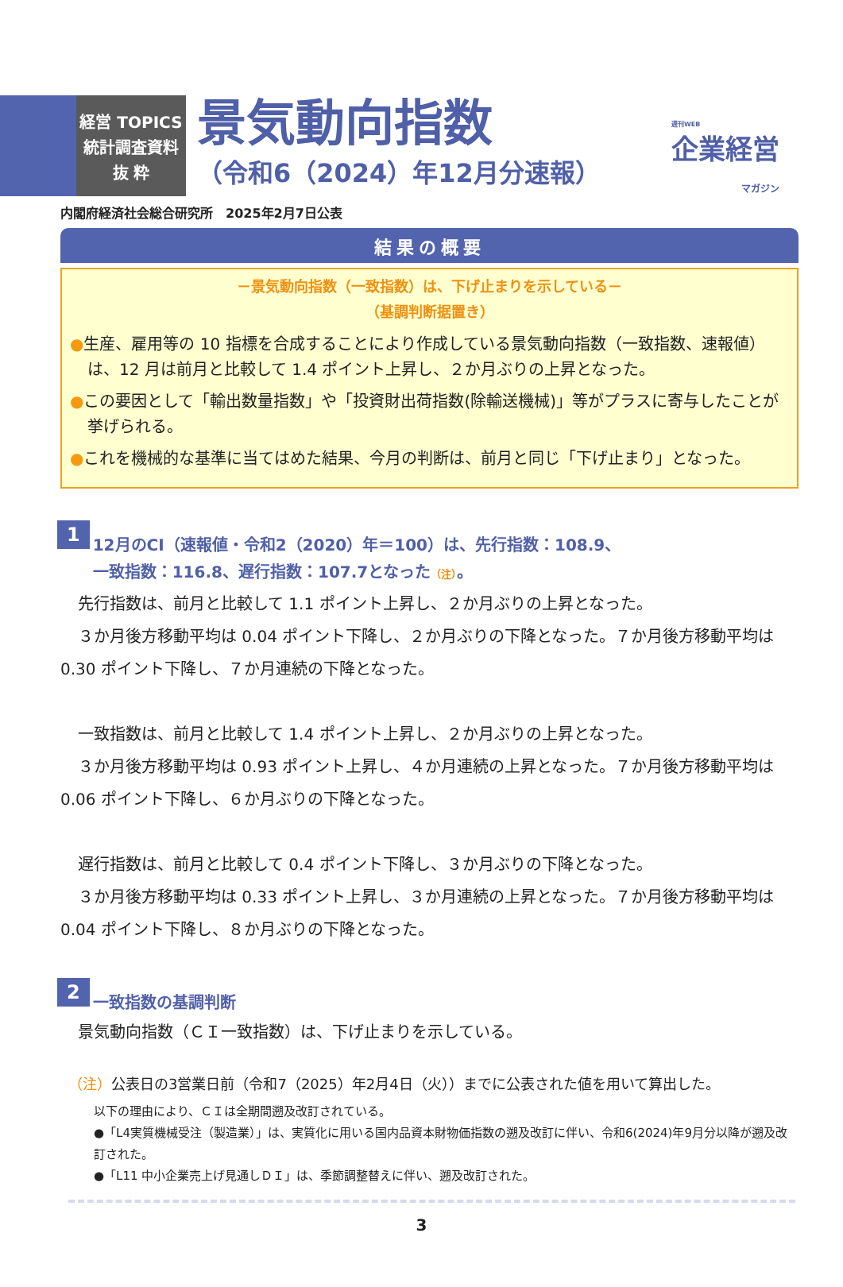週刊WEB
企業経営
マガジン
経営 TOPICS
統計調査資料
抜 粋
景気動向指数
（令和6（2024）年12月分速報）
内閣府経済社会総合研究所　2025年2月7日公表
結果の概要
－景気動向指数（一致指数）は、下げ止まりを示している－
（基調判断据置き）
●生産、雇用等の 10 指標を合成することにより作成している景気動向指数（一致指数、速報値）は、12 月は前月と比較して 1.4 ポイント上昇し、２か月ぶりの上昇となった。
●この要因として「輸出数量指数」や「投資財出荷指数(除輸送機械)」等がプラスに寄与したことが挙げられる。
●これを機械的な基準に当てはめた結果、今月の判断は、前月と同じ「下げ止まり」となった。
1 12月のCI（速報値・令和2（2020）年＝100）は、先行指数：108.9、
一致指数：116.8、遅行指数：107.7となった（注）。
先行指数は、前月と比較して 1.1 ポイント上昇し、２か月ぶりの上昇となった。
３か月後方移動平均は 0.04 ポイント下降し、２か月ぶりの下降となった。７か月後方移動平均は 0.30 ポイント下降し、７か月連続の下降となった。
一致指数は、前月と比較して 1.4 ポイント上昇し、２か月ぶりの上昇となった。
３か月後方移動平均は 0.93 ポイント上昇し、４か月連続の上昇となった。７か月後方移動平均は 0.06 ポイント下降し、６か月ぶりの下降となった。
遅行指数は、前月と比較して 0.4 ポイント下降し、３か月ぶりの下降となった。
３か月後方移動平均は 0.33 ポイント上昇し、３か月連続の上昇となった。７か月後方移動平均は 0.04 ポイント下降し、８か月ぶりの下降となった。
2 一致指数の基調判断
景気動向指数（ＣＩ一致指数）は、下げ止まりを示している。
（注）公表日の3営業日前（令和7（2025）年2月4日（火））までに公表された値を用いて算出した。
以下の理由により、ＣＩは全期間遡及改訂されている。
●「L4実質機械受注（製造業）」は、実質化に用いる国内品資本財物価指数の遡及改訂に伴い、令和6(2024)年9月分以降が遡及改訂された。
●「L11 中小企業売上げ見通しＤＩ」は、季節調整替えに伴い、遡及改訂された。
3